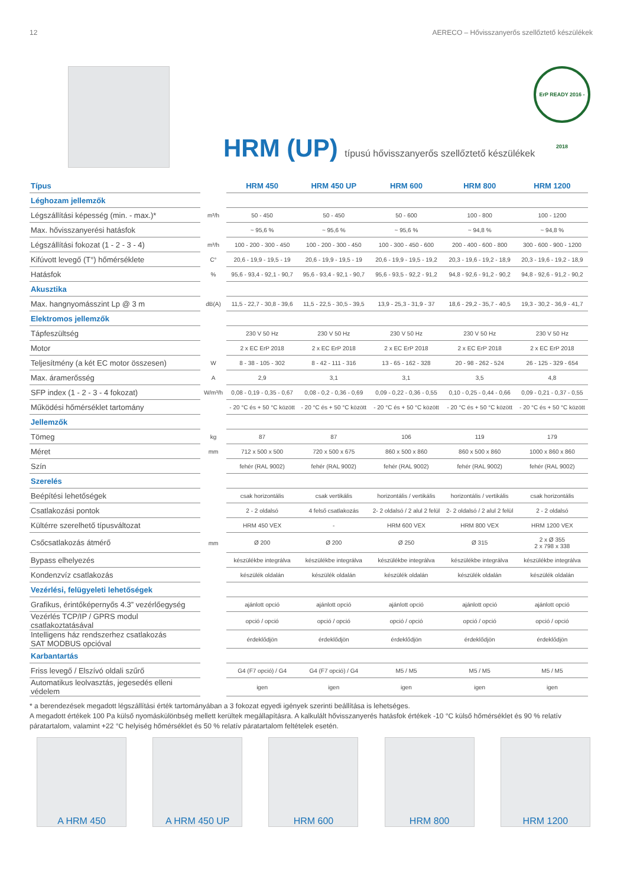12 AERECO – Hővisszanyerős szellőztető készülékek
ErP READY 2016 - 2018
HRM (UP) típusú hővisszanyerős szellőztető készülékek
| Típus | | HRM 450 | HRM 450 UP | HRM 600 | HRM 800 | HRM 1200 |
| --- | --- | --- | --- | --- | --- | --- |
| Léghozam jellemzők | | | | | | |
| Légszállítási képesség (min. - max.)* | m³/h | 50 - 450 | 50 - 450 | 50 - 600 | 100 - 800 | 100 - 1200 |
| Max. hővisszanyerési hatásfok | | ~ 95,6 % | ~ 95,6 % | ~ 95,6 % | ~ 94,8 % | ~ 94,8 % |
| Légszállítási fokozat (1 - 2 - 3 - 4) | m³/h | 100 - 200 - 300 - 450 | 100 - 200 - 300 - 450 | 100 - 300 - 450 - 600 | 200 - 400 - 600 - 800 | 300 - 600 - 900 - 1200 |
| Kifúvott levegő (T°) hőmérséklete | C° | 20,6 - 19,9 - 19,5 - 19 | 20,6 - 19,9 - 19,5 - 19 | 20,6 - 19,9 - 19,5 - 19,2 | 20,3 - 19,6 - 19,2 - 18,9 | 20,3 - 19,6 - 19,2 - 18,9 |
| Hatásfok | % | 95,6 - 93,4 - 92,1 - 90,7 | 95,6 - 93,4 - 92,1 - 90,7 | 95,6 - 93,5 - 92,2 - 91,2 | 94,8 - 92,6 - 91,2 - 90,2 | 94,8 - 92,6 - 91,2 - 90,2 |
| Akusztika | | | | | | |
| Max. hangnyomásszint Lp @ 3 m | dB(A) | 11,5 - 22,7 - 30,8 - 39,6 | 11,5 - 22,5 - 30,5 - 39,5 | 13,9 - 25,3 - 31,9 - 37 | 18,6 - 29,2 - 35,7 - 40,5 | 19,3 - 30,2 - 36,9 - 41,7 |
| Elektromos jellemzők | | | | | | |
| Tápfeszültség | | 230 V 50 Hz | 230 V 50 Hz | 230 V 50 Hz | 230 V 50 Hz | 230 V 50 Hz |
| Motor | | 2 x EC ErP 2018 | 2 x EC ErP 2018 | 2 x EC ErP 2018 | 2 x EC ErP 2018 | 2 x EC ErP 2018 |
| Teljesítmény (a két EC motor összesen) | W | 8 - 38 - 105 - 302 | 8 - 42 - 111 - 316 | 13 - 65 - 162 - 328 | 20 - 98 - 262 - 524 | 26 - 125 - 329 - 654 |
| Max. áramerősség | A | 2,9 | 3,1 | 3,1 | 3,5 | 4,8 |
| SFP index (1 - 2 - 3 - 4 fokozat) | W/m³/h | 0,08 - 0,19 - 0,35 - 0,67 | 0,08 - 0,2 - 0,36 - 0,69 | 0,09 - 0,22 - 0,36 - 0,55 | 0,10 - 0,25 - 0,44 - 0,66 | 0,09 - 0,21 - 0,37 - 0,55 |
| Működési hőmérséklet tartomány | | - 20 °C és + 50 °C között | - 20 °C és + 50 °C között | - 20 °C és + 50 °C között | - 20 °C és + 50 °C között | - 20 °C és + 50 °C között |
| Jellemzők | | | | | | |
| Tömeg | kg | 87 | 87 | 106 | 119 | 179 |
| Méret | mm | 712 x 500 x 500 | 720 x 500 x 675 | 860 x 500 x 860 | 860 x 500 x 860 | 1000 x 860 x 860 |
| Szín | | fehér (RAL 9002) | fehér (RAL 9002) | fehér (RAL 9002) | fehér (RAL 9002) | fehér (RAL 9002) |
| Szerelés | | | | | | |
| Beépítési lehetőségek | | csak horizontális | csak vertikális | horizontális / vertikális | horizontális / vertikális | csak horizontális |
| Csatlakozási pontok | | 2 - 2 oldalsó | 4 felső csatlakozás | 2- 2 oldalsó / 2 alul 2 felül | 2- 2 oldalsó / 2 alul 2 felül | 2 - 2 oldalsó |
| Kültérre szerelhető típusváltozat | | HRM 450 VEX | - | HRM 600 VEX | HRM 800 VEX | HRM 1200 VEX |
| Csőcsatlakozás átmérő | mm | Ø 200 | Ø 200 | Ø 250 | Ø 315 | 2 x Ø 355 2 x 798 x 338 |
| Bypass elhelyezés | | készülékbe integrálva | készülékbe integrálva | készülékbe integrálva | készülékbe integrálva | készülékbe integrálva |
| Kondenzvíz csatlakozás | | készülék oldalán | készülék oldalán | készülék oldalán | készülék oldalán | készülék oldalán |
| Vezérlési, felügyeleti lehetőségek | | | | | | |
| Grafikus, érintőképernyős 4.3” vezérlőegység | | ajánlott opció | ajánlott opció | ajánlott opció | ajánlott opció | ajánlott opció |
| Vezérlés TCP/IP / GPRS modul csatlakoztatásával | | opció / opció | opció / opció | opció / opció | opció / opció | opció / opció |
| Intelligens ház rendszerhez csatlakozás SAT MODBUS opcióval | | érdeklődjön | érdeklődjön | érdeklődjön | érdeklődjön | érdeklődjön |
| Karbantartás | | | | | | |
| Friss levegő / Elszívó oldali szűrő | | G4 (F7 opció) / G4 | G4 (F7 opció) / G4 | M5 / M5 | M5 / M5 | M5 / M5 |
| Automatikus leolvasztás, jegesedés elleni védelem | | igen | igen | igen | igen | igen |
* a berendezések megadott légszállítási érték tartományában a 3 fokozat egyedi igények szerinti beállítása is lehetséges.
A megadott értékek 100 Pa külső nyomáskülönbség mellett kerültek megállapításra. A kalkulált hővisszanyerés hatásfok értékek -10 °C külső hőmérséklet és 90 % relatív páratartalom, valamint +22 °C helyiség hőmérséklet és 50 % relatív páratartalom feltételek esetén.
A HRM 450 A HRM 450 UP HRM 600 HRM 800 HRM 1200